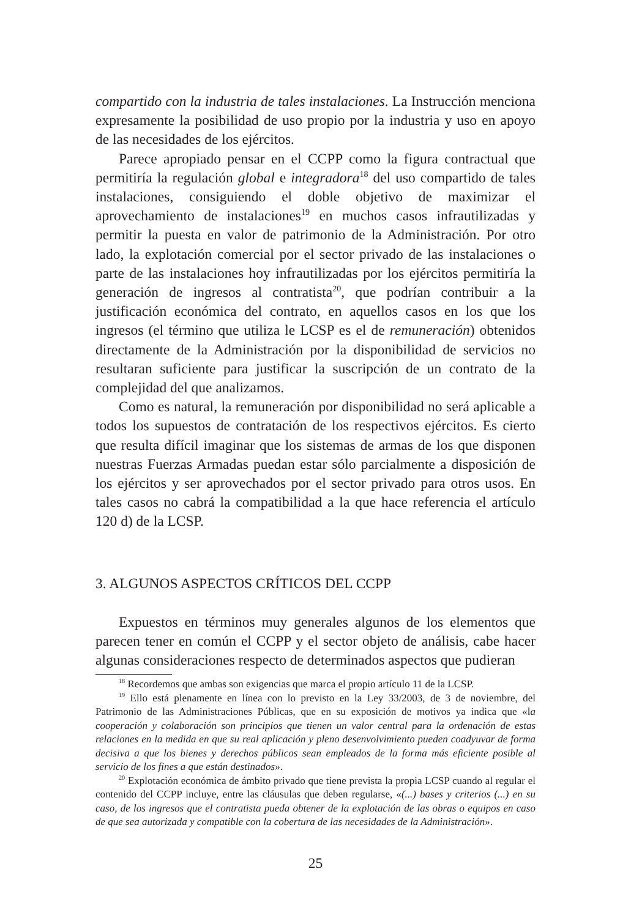compartido con la industria de tales instalaciones. La Instrucción menciona expresamente la posibilidad de uso propio por la industria y uso en apoyo de las necesidades de los ejércitos.
Parece apropiado pensar en el CCPP como la figura contractual que permitiría la regulación global e integradora<sup>18</sup> del uso compartido de tales instalaciones, consiguiendo el doble objetivo de maximizar el aprovechamiento de instalaciones<sup>19</sup> en muchos casos infrautilizadas y permitir la puesta en valor de patrimonio de la Administración. Por otro lado, la explotación comercial por el sector privado de las instalaciones o parte de las instalaciones hoy infrautilizadas por los ejércitos permitiría la generación de ingresos al contratista<sup>20</sup>, que podrían contribuir a la justificación económica del contrato, en aquellos casos en los que los ingresos (el término que utiliza le LCSP es el de remuneración) obtenidos directamente de la Administración por la disponibilidad de servicios no resultaran suficiente para justificar la suscripción de un contrato de la complejidad del que analizamos.
Como es natural, la remuneración por disponibilidad no será aplicable a todos los supuestos de contratación de los respectivos ejércitos. Es cierto que resulta difícil imaginar que los sistemas de armas de los que disponen nuestras Fuerzas Armadas puedan estar sólo parcialmente a disposición de los ejércitos y ser aprovechados por el sector privado para otros usos. En tales casos no cabrá la compatibilidad a la que hace referencia el artículo 120 d) de la LCSP.
3. ALGUNOS ASPECTOS CRÍTICOS DEL CCPP
Expuestos en términos muy generales algunos de los elementos que parecen tener en común el CCPP y el sector objeto de análisis, cabe hacer algunas consideraciones respecto de determinados aspectos que pudieran
<sup>18</sup> Recordemos que ambas son exigencias que marca el propio artículo 11 de la LCSP.
<sup>19</sup> Ello está plenamente en línea con lo previsto en la Ley 33/2003, de 3 de noviembre, del Patrimonio de las Administraciones Públicas, que en su exposición de motivos ya indica que «la cooperación y colaboración son principios que tienen un valor central para la ordenación de estas relaciones en la medida en que su real aplicación y pleno desenvolvimiento pueden coadyuvar de forma decisiva a que los bienes y derechos públicos sean empleados de la forma más eficiente posible al servicio de los fines a que están destinados».
<sup>20</sup> Explotación económica de ámbito privado que tiene prevista la propia LCSP cuando al regular el contenido del CCPP incluye, entre las cláusulas que deben regularse, «(...) bases y criterios (...) en su caso, de los ingresos que el contratista pueda obtener de la explotación de las obras o equipos en caso de que sea autorizada y compatible con la cobertura de las necesidades de la Administración».
25